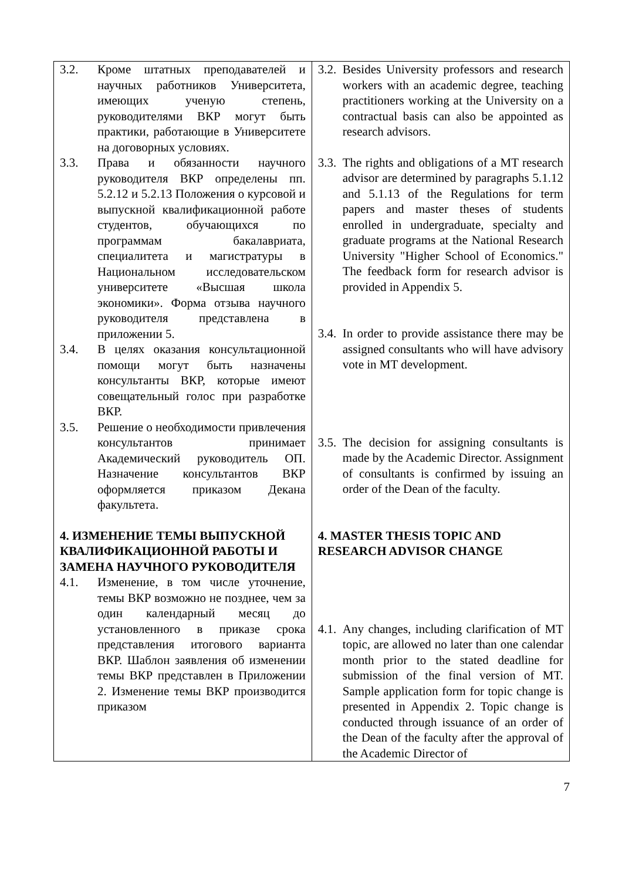| 3.2. Кроме штатных преподавателей и научных работников Университета, имеющих ученую степень, руководителями ВКР могут быть практики, работающие в Университете на договорных условиях. 3.3. Права и обязанности научного руководителя ВКР определены пп. 5.2.12 и 5.2.13 Положения о курсовой и выпускной квалификационной работе студентов, обучающихся по программам бакалавриата, специалитета и магистратуры в Национальном исследовательском университете «Высшая школа экономики». Форма отзыва научного руководителя представлена в приложении 5. 3.4. В целях оказания консультационной помощи могут быть назначены консультанты ВКР, которые имеют совещательный голос при разработке ВКР. 3.5. Решение о необходимости привлечения консультантов принимает Академический руководитель ОП. Назначение консультантов ВКР оформляется приказом Декана факультета. 4. ИЗМЕНЕНИЕ ТЕМЫ ВЫПУСКНОЙ КВАЛИФИКАЦИОННОЙ РАБОТЫ И ЗАМЕНА НАУЧНОГО РУКОВОДИТЕЛЯ 4.1. Изменение, в том числе уточнение, темы ВКР возможно не позднее, чем за один календарный месяц до установленного в приказе срока представления итогового варианта ВКР. Шаблон заявления об изменении темы ВКР представлен в Приложении 2. Изменение темы ВКР производится приказом | 3.2. Besides University professors and research workers with an academic degree, teaching practitioners working at the University on a contractual basis can also be appointed as research advisors. 3.3. The rights and obligations of a MT research advisor are determined by paragraphs 5.1.12 and 5.1.13 of the Regulations for term papers and master theses of students enrolled in undergraduate, specialty and graduate programs at the National Research University "Higher School of Economics." The feedback form for research advisor is provided in Appendix 5. 3.4. In order to provide assistance there may be assigned consultants who will have advisory vote in MT development. 3.5. The decision for assigning consultants is made by the Academic Director. Assignment of consultants is confirmed by issuing an order of the Dean of the faculty. 4. MASTER THESIS TOPIC AND RESEARCH ADVISOR CHANGE 4.1. Any changes, including clarification of MT topic, are allowed no later than one calendar month prior to the stated deadline for submission of the final version of MT. Sample application form for topic change is presented in Appendix 2. Topic change is conducted through issuance of an order of the Dean of the faculty after the approval of the Academic Director of |
7